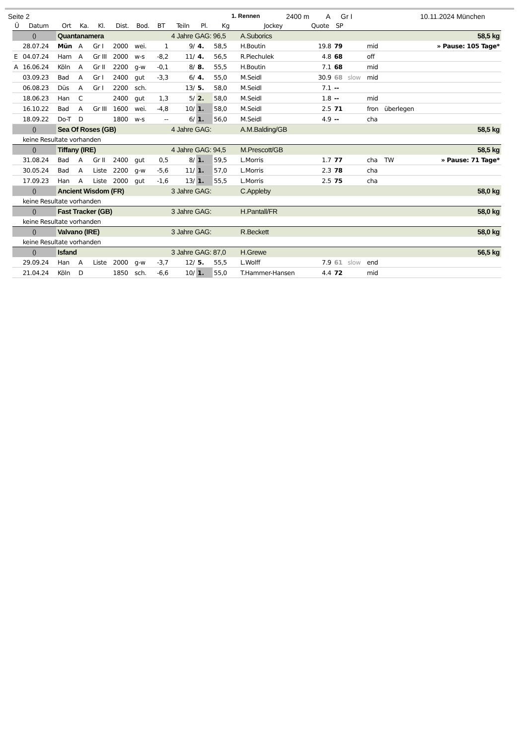Seite 2 1. Rennen 2400 m A Gr I 10.11.2024 München
| Ü | Datum | Ort | Ka. | Kl. | Dist. | Bod. | BT | Teiln | Pl. | Kg | Jockey | Quote | SP | | | | |
| --- | --- | --- | --- | --- | --- | --- | --- | --- | --- | --- | --- | --- | --- | --- | --- | --- | --- |
| () | | Quantanamera | | | | | | 4 Jahre GAG: 96,5 | | | A.Suborics | | | | 58,5 kg | | |
| | 28.07.24 | Mün | A | Gr I | 2000 | wei. | 1 | 9/ | 4. | 58,5 | H.Boutin | 19.8 | 79 | | mid | | » Pause: 105 Tage* |
| E | 04.07.24 | Ham | A | Gr III | 2000 | w-s | -8,2 | 11/ | 4. | 56,5 | R.Piechulek | 4.8 | 68 | | off | | |
| A | 16.06.24 | Köln | A | Gr II | 2200 | g-w | -0,1 | 8/ | 8. | 55,5 | H.Boutin | 7.1 | 68 | | mid | | |
| | 03.09.23 | Bad | A | Gr I | 2400 | gut | -3,3 | 6/ | 4. | 55,0 | M.Seidl | 30.9 | 68 | slow | mid | | |
| | 06.08.23 | Düs | A | Gr I | 2200 | sch. | | 13/ | 5. | 58,0 | M.Seidl | 7.1 | -- | | | | |
| | 18.06.23 | Han | C | | 2400 | gut | 1,3 | 5/ | 2. | 58,0 | M.Seidl | 1.8 | -- | | mid | | |
| | 16.10.22 | Bad | A | Gr III | 1600 | wei. | -4,8 | 10/ | 1. | 58,0 | M.Seidl | 2.5 | 71 | | fron | überlegen | |
| | 18.09.22 | Do-T | D | | 1800 | w-s | -- | 6/ | 1. | 56,0 | M.Seidl | 4.9 | -- | | cha | | |
| () | | Sea Of Roses (GB) | | | | | | 4 Jahre GAG: | | | A.M.Balding/GB | | | | 58,5 kg | | |
| | keine Resultate vorhanden | | | | | | | | | | | | | | | | |
| () | | Tiffany (IRE) | | | | | | 4 Jahre GAG: 94,5 | | | M.Prescott/GB | | | | 58,5 kg | | |
| | 31.08.24 | Bad | A | Gr II | 2400 | gut | 0,5 | 8/ | 1. | 59,5 | L.Morris | 1.7 | 77 | | cha | TW | » Pause: 71 Tage* |
| | 30.05.24 | Bad | A | Liste | 2200 | g-w | -5,6 | 11/ | 1. | 57,0 | L.Morris | 2.3 | 78 | | cha | | |
| | 17.09.23 | Han | A | Liste | 2000 | gut | -1,6 | 13/ | 1. | 55,5 | L.Morris | 2.5 | 75 | | cha | | |
| () | | Ancient Wisdom (FR) | | | | | | 3 Jahre GAG: | | | C.Appleby | | | | 58,0 kg | | |
| | keine Resultate vorhanden | | | | | | | | | | | | | | | | |
| () | | Fast Tracker (GB) | | | | | | 3 Jahre GAG: | | | H.Pantall/FR | | | | 58,0 kg | | |
| | keine Resultate vorhanden | | | | | | | | | | | | | | | | |
| () | | Valvano (IRE) | | | | | | 3 Jahre GAG: | | | R.Beckett | | | | 58,0 kg | | |
| | keine Resultate vorhanden | | | | | | | | | | | | | | | | |
| () | | Isfand | | | | | | 3 Jahre GAG: 87,0 | | | H.Grewe | | | | 56,5 kg | | |
| | 29.09.24 | Han | A | Liste | 2000 | g-w | -3,7 | 12/ | 5. | 55,5 | L.Wolff | 7.9 | 61 | slow | end | | |
| | 21.04.24 | Köln | D | | 1850 | sch. | -6,6 | 10/ | 1. | 55,0 | T.Hammer-Hansen | 4.4 | 72 | | mid | | |